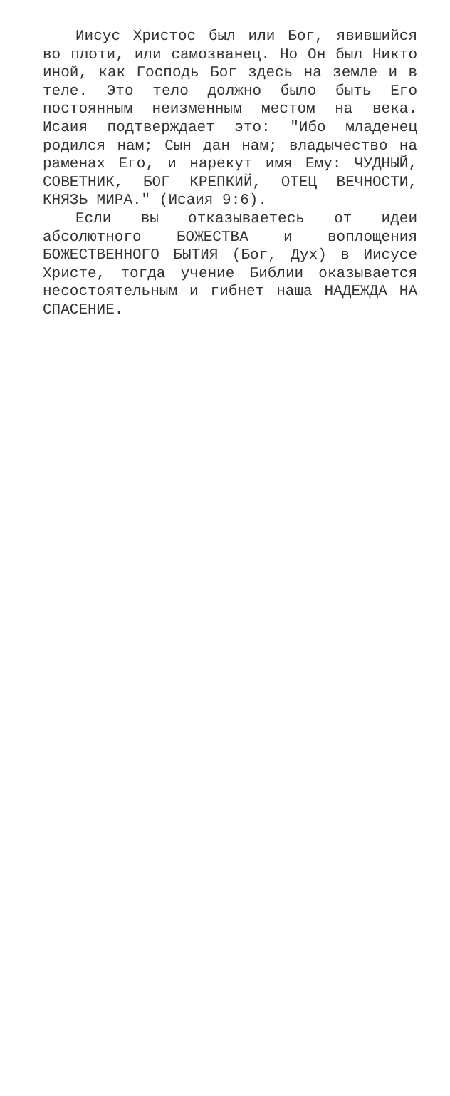Иисус Христос был или Бог, явившийся во плоти, или самозванец. Но Он был Никто иной, как Господь Бог здесь на земле и в теле. Это тело должно было быть Его постоянным неизменным местом на века. Исаия подтверждает это: "Ибо младенец родился нам; Сын дан нам; владычество на раменах Его, и нарекут имя Ему: ЧУДНЫЙ, СОВЕТНИК, БОГ КРЕПКИЙ, ОТЕЦ ВЕЧНОСТИ, КНЯЗЬ МИРА." (Исаия 9:6).
Если вы отказываетесь от идеи абсолютного БОЖЕСТВА и воплощения БОЖЕСТВЕННОГО БЫТИЯ (Бог, Дух) в Иисусе Христе, тогда учение Библии оказывается несостоятельным и гибнет наша НАДЕЖДА НА СПАСЕНИЕ.